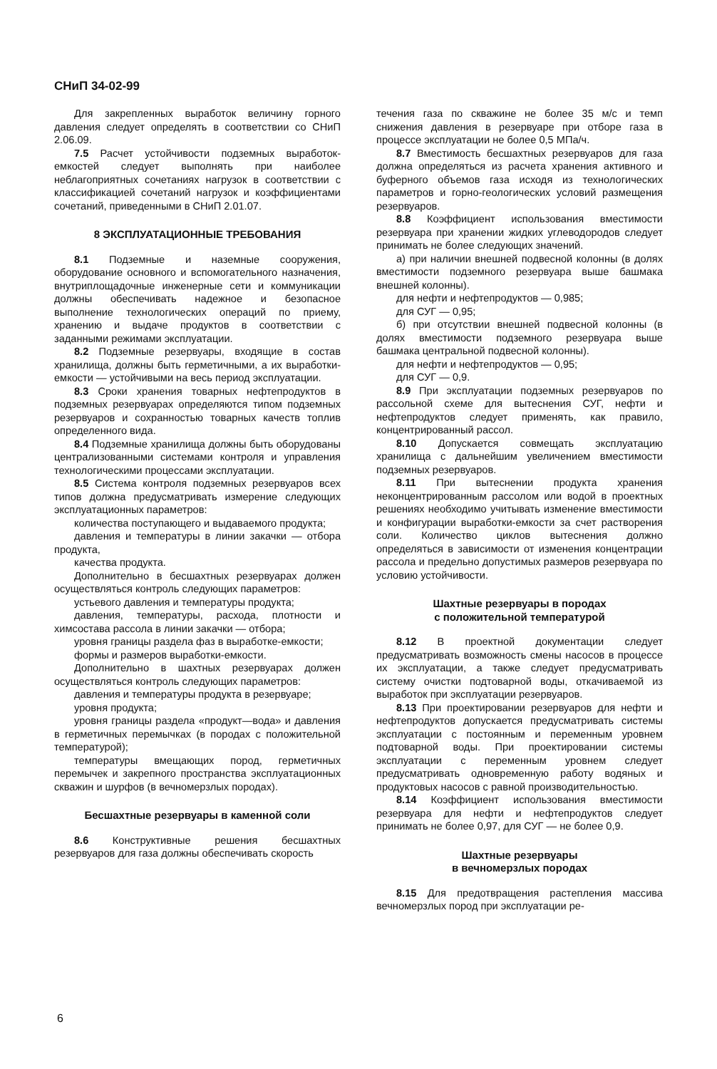СНиП 34-02-99
Для закрепленных выработок величину горного давления следует определять в соответствии со СНиП 2.06.09.
7.5 Расчет устойчивости подземных выработок-емкостей следует выполнять при наиболее неблагоприятных сочетаниях нагрузок в соответствии с классификацией сочетаний нагрузок и коэффициентами сочетаний, приведенными в СНиП 2.01.07.
8 ЭКСПЛУАТАЦИОННЫЕ ТРЕБОВАНИЯ
8.1 Подземные и наземные сооружения, оборудование основного и вспомогательного назначения, внутриплощадочные инженерные сети и коммуникации должны обеспечивать надежное и безопасное выполнение технологических операций по приему, хранению и выдаче продуктов в соответствии с заданными режимами эксплуатации.
8.2 Подземные резервуары, входящие в состав хранилища, должны быть герметичными, а их выработки-емкости — устойчивыми на весь период эксплуатации.
8.3 Сроки хранения товарных нефтепродуктов в подземных резервуарах определяются типом подземных резервуаров и сохранностью товарных качеств топлив определенного вида.
8.4 Подземные хранилища должны быть оборудованы централизованными системами контроля и управления технологическими процессами эксплуатации.
8.5 Система контроля подземных резервуаров всех типов должна предусматривать измерение следующих эксплуатационных параметров:
количества поступающего и выдаваемого продукта;
давления и температуры в линии закачки — отбора продукта,
качества продукта.
Дополнительно в бесшахтных резервуарах должен осуществляться контроль следующих параметров:
устьевого давления и температуры продукта;
давления, температуры, расхода, плотности и химсостава рассола в линии закачки — отбора;
уровня границы раздела фаз в выработке-емкости;
формы и размеров выработки-емкости.
Дополнительно в шахтных резервуарах должен осуществляться контроль следующих параметров:
давления и температуры продукта в резервуаре;
уровня продукта;
уровня границы раздела «продукт—вода» и давления в герметичных перемычках (в породах с положительной температурой);
температуры вмещающих пород, герметичных перемычек и закрепного пространства эксплуатационных скважин и шурфов (в вечномерзлых породах).
Бесшахтные резервуары в каменной соли
8.6 Конструктивные решения бесшахтных резервуаров для газа должны обеспечивать скорость
течения газа по скважине не более 35 м/с и темп снижения давления в резервуаре при отборе газа в процессе эксплуатации не более 0,5 МПа/ч.
8.7 Вместимость бесшахтных резервуаров для газа должна определяться из расчета хранения активного и буферного объемов газа исходя из технологических параметров и горно-геологических условий размещения резервуаров.
8.8 Коэффициент использования вместимости резервуара при хранении жидких углеводородов следует принимать не более следующих значений.
а) при наличии внешней подвесной колонны (в долях вместимости подземного резервуара выше башмака внешней колонны).
для нефти и нефтепродуктов — 0,985;
для СУГ — 0,95;
б) при отсутствии внешней подвесной колонны (в долях вместимости подземного резервуара выше башмака центральной подвесной колонны).
для нефти и нефтепродуктов — 0,95;
для СУГ — 0,9.
8.9 При эксплуатации подземных резервуаров по рассольной схеме для вытеснения СУГ, нефти и нефтепродуктов следует применять, как правило, концентрированный рассол.
8.10 Допускается совмещать эксплуатацию хранилища с дальнейшим увеличением вместимости подземных резервуаров.
8.11 При вытеснении продукта хранения неконцентрированным рассолом или водой в проектных решениях необходимо учитывать изменение вместимости и конфигурации выработки-емкости за счет растворения соли. Количество циклов вытеснения должно определяться в зависимости от изменения концентрации рассола и предельно допустимых размеров резервуара по условию устойчивости.
Шахтные резервуары в породах
с положительной температурой
8.12 В проектной документации следует предусматривать возможность смены насосов в процессе их эксплуатации, а также следует предусматривать систему очистки подтоварной воды, откачиваемой из выработок при эксплуатации резервуаров.
8.13 При проектировании резервуаров для нефти и нефтепродуктов допускается предусматривать системы эксплуатации с постоянным и переменным уровнем подтоварной воды. При проектировании системы эксплуатации с переменным уровнем следует предусматривать одновременную работу водяных и продуктовых насосов с равной производительностью.
8.14 Коэффициент использования вместимости резервуара для нефти и нефтепродуктов следует принимать не более 0,97, для СУГ — не более 0,9.
Шахтные резервуары
в вечномерзлых породах
8.15 Для предотвращения растепления массива вечномерзлых пород при эксплуатации ре-
6